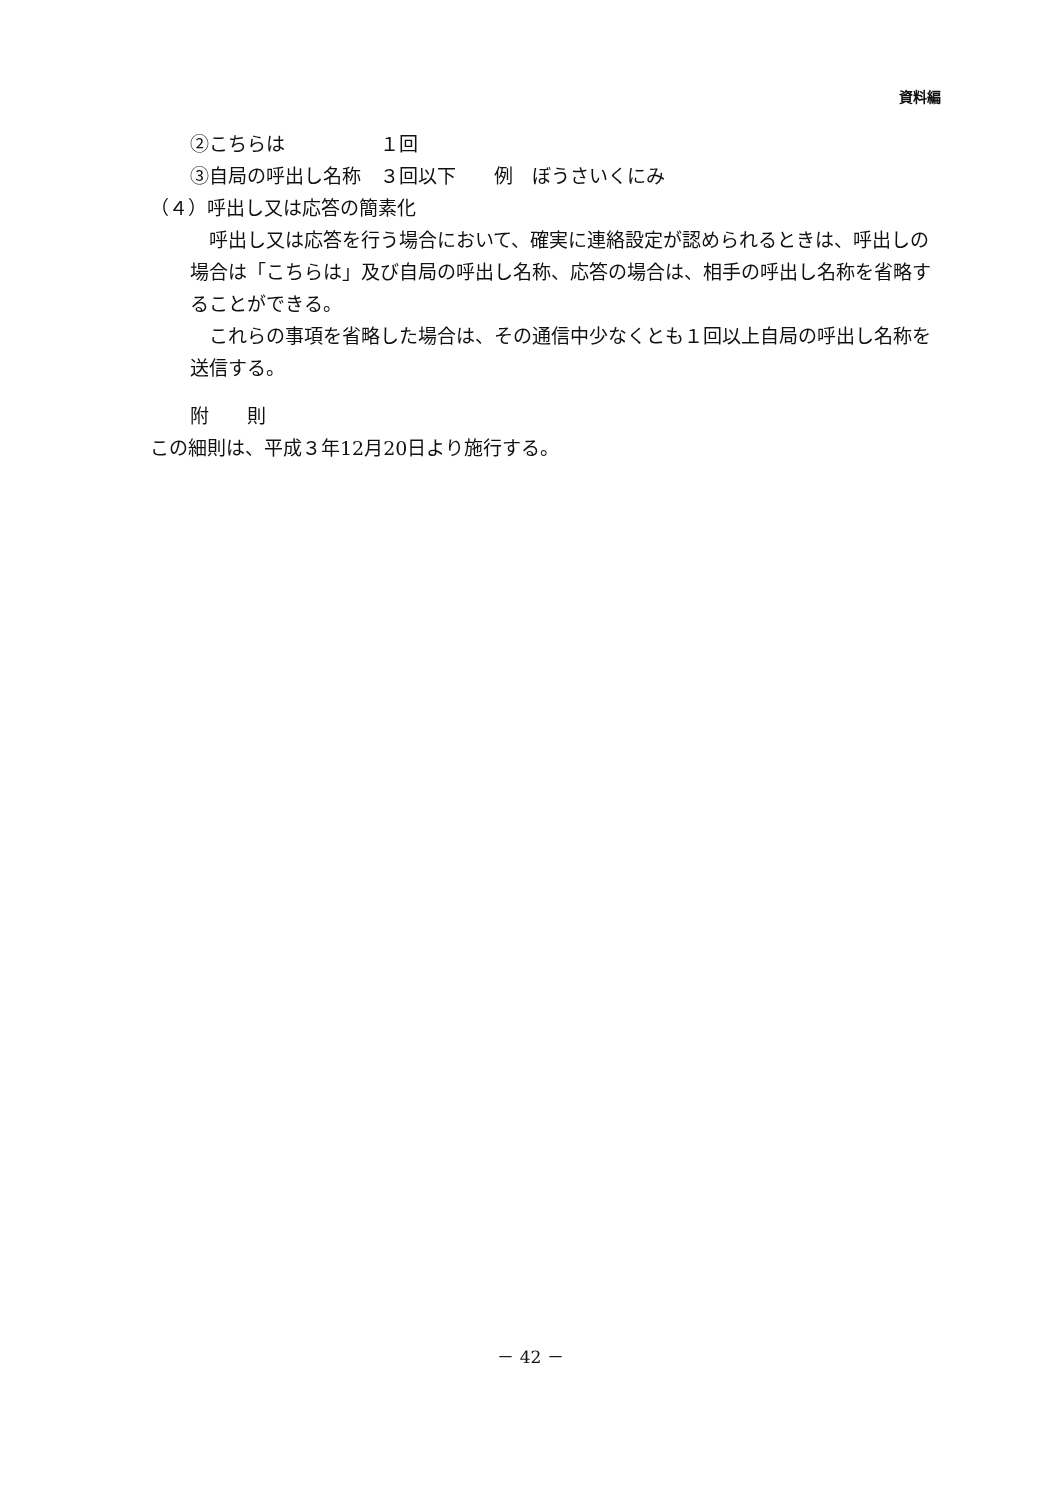資料編
②こちらは　　　　　１回
③自局の呼出し名称　３回以下　　例　ぼうさいくにみ
（４）呼出し又は応答の簡素化
　呼出し又は応答を行う場合において、確実に連絡設定が認められるときは、呼出しの場合は「こちらは」及び自局の呼出し名称、応答の場合は、相手の呼出し名称を省略することができる。
　これらの事項を省略した場合は、その通信中少なくとも１回以上自局の呼出し名称を送信する。
附　　則
この細則は、平成３年12月20日より施行する。
－ 42 －